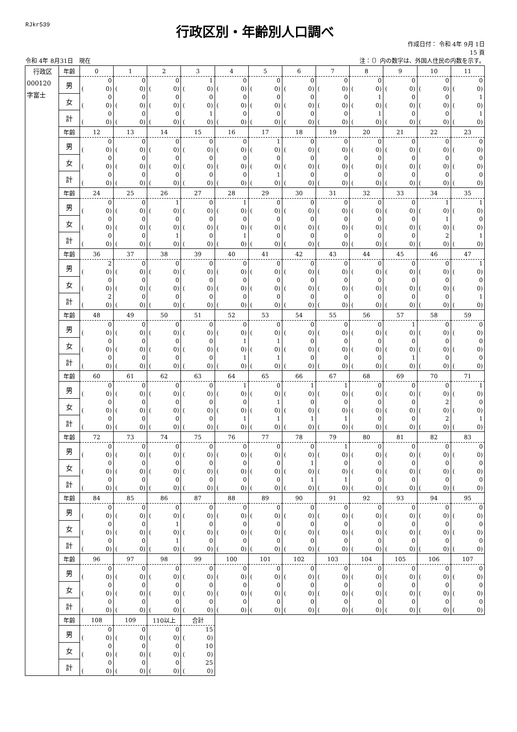RJkr539
行政区別・年齢別人口調べ
作成日付： 令和 4年 9月 1日
15 頁
令和 4年 8月31日　現在 注：（）内の数字は、外国人住民の内数を示す。
| 行政区 000120 字富士 | 年齢 | 0 | 1 | 2 | 3 | 4 | 5 | 6 | 7 | 8 | 9 | 10 | 11 |
| | 男 | 0 ( 0) | 0 ( 0) | 0 ( 0) | 1 ( 0) | 0 ( 0) | 0 ( 0) | 0 ( 0) | 0 ( 0) | 0 ( 0) | 0 ( 0) | 0 ( 0) | 0 ( 0) |
| | 女 | 0 ( 0) | 0 ( 0) | 0 ( 0) | 0 ( 0) | 0 ( 0) | 0 ( 0) | 0 ( 0) | 0 ( 0) | 1 ( 0) | 0 ( 0) | 0 ( 0) | 1 ( 0) |
| | 計 | 0 ( 0) | 0 ( 0) | 0 ( 0) | 1 ( 0) | 0 ( 0) | 0 ( 0) | 0 ( 0) | 0 ( 0) | 1 ( 0) | 0 ( 0) | 0 ( 0) | 1 ( 0) |
| | 年齢 | 12 | 13 | 14 | 15 | 16 | 17 | 18 | 19 | 20 | 21 | 22 | 23 |
| | 男 | 0 ( 0) | 0 ( 0) | 0 ( 0) | 0 ( 0) | 0 ( 0) | 1 ( 0) | 0 ( 0) | 0 ( 0) | 0 ( 0) | 0 ( 0) | 0 ( 0) | 0 ( 0) |
| | 女 | 0 ( 0) | 0 ( 0) | 0 ( 0) | 0 ( 0) | 0 ( 0) | 0 ( 0) | 0 ( 0) | 0 ( 0) | 0 ( 0) | 0 ( 0) | 0 ( 0) | 0 ( 0) |
| | 計 | 0 ( 0) | 0 ( 0) | 0 ( 0) | 0 ( 0) | 0 ( 0) | 1 ( 0) | 0 ( 0) | 0 ( 0) | 0 ( 0) | 0 ( 0) | 0 ( 0) | 0 ( 0) |
| | 年齢 | 24 | 25 | 26 | 27 | 28 | 29 | 30 | 31 | 32 | 33 | 34 | 35 |
| | 男 | 0 ( 0) | 0 ( 0) | 1 ( 0) | 0 ( 0) | 1 ( 0) | 0 ( 0) | 0 ( 0) | 0 ( 0) | 0 ( 0) | 0 ( 0) | 1 ( 0) | 1 ( 0) |
| | 女 | 0 ( 0) | 0 ( 0) | 0 ( 0) | 0 ( 0) | 0 ( 0) | 0 ( 0) | 0 ( 0) | 0 ( 0) | 0 ( 0) | 0 ( 0) | 1 ( 0) | 0 ( 0) |
| | 計 | 0 ( 0) | 0 ( 0) | 1 ( 0) | 0 ( 0) | 1 ( 0) | 0 ( 0) | 0 ( 0) | 0 ( 0) | 0 ( 0) | 0 ( 0) | 2 ( 0) | 1 ( 0) |
| | 年齢 | 36 | 37 | 38 | 39 | 40 | 41 | 42 | 43 | 44 | 45 | 46 | 47 |
| | 男 | 2 ( 0) | 0 ( 0) | 0 ( 0) | 0 ( 0) | 0 ( 0) | 0 ( 0) | 0 ( 0) | 0 ( 0) | 0 ( 0) | 0 ( 0) | 0 ( 0) | 1 ( 0) |
| | 女 | 0 ( 0) | 0 ( 0) | 0 ( 0) | 0 ( 0) | 0 ( 0) | 0 ( 0) | 0 ( 0) | 0 ( 0) | 0 ( 0) | 0 ( 0) | 0 ( 0) | 0 ( 0) |
| | 計 | 2 ( 0) | 0 ( 0) | 0 ( 0) | 0 ( 0) | 0 ( 0) | 0 ( 0) | 0 ( 0) | 0 ( 0) | 0 ( 0) | 0 ( 0) | 0 ( 0) | 1 ( 0) |
| | 年齢 | 48 | 49 | 50 | 51 | 52 | 53 | 54 | 55 | 56 | 57 | 58 | 59 |
| | 男 | 0 ( 0) | 0 ( 0) | 0 ( 0) | 0 ( 0) | 0 ( 0) | 0 ( 0) | 0 ( 0) | 0 ( 0) | 0 ( 0) | 1 ( 0) | 0 ( 0) | 0 ( 0) |
| | 女 | 0 ( 0) | 0 ( 0) | 0 ( 0) | 0 ( 0) | 1 ( 0) | 1 ( 0) | 0 ( 0) | 0 ( 0) | 0 ( 0) | 0 ( 0) | 0 ( 0) | 0 ( 0) |
| | 計 | 0 ( 0) | 0 ( 0) | 0 ( 0) | 0 ( 0) | 1 ( 0) | 1 ( 0) | 0 ( 0) | 0 ( 0) | 0 ( 0) | 1 ( 0) | 0 ( 0) | 0 ( 0) |
| | 年齢 | 60 | 61 | 62 | 63 | 64 | 65 | 66 | 67 | 68 | 69 | 70 | 71 |
| | 男 | 0 ( 0) | 0 ( 0) | 0 ( 0) | 0 ( 0) | 1 ( 0) | 0 ( 0) | 1 ( 0) | 1 ( 0) | 0 ( 0) | 0 ( 0) | 0 ( 0) | 1 ( 0) |
| | 女 | 0 ( 0) | 0 ( 0) | 0 ( 0) | 0 ( 0) | 0 ( 0) | 1 ( 0) | 0 ( 0) | 0 ( 0) | 0 ( 0) | 0 ( 0) | 2 ( 0) | 0 ( 0) |
| | 計 | 0 ( 0) | 0 ( 0) | 0 ( 0) | 0 ( 0) | 1 ( 0) | 1 ( 0) | 1 ( 0) | 1 ( 0) | 0 ( 0) | 0 ( 0) | 2 ( 0) | 1 ( 0) |
| | 年齢 | 72 | 73 | 74 | 75 | 76 | 77 | 78 | 79 | 80 | 81 | 82 | 83 |
| | 男 | 0 ( 0) | 0 ( 0) | 0 ( 0) | 0 ( 0) | 0 ( 0) | 0 ( 0) | 0 ( 0) | 1 ( 0) | 0 ( 0) | 0 ( 0) | 0 ( 0) | 0 ( 0) |
| | 女 | 0 ( 0) | 0 ( 0) | 0 ( 0) | 0 ( 0) | 0 ( 0) | 0 ( 0) | 1 ( 0) | 0 ( 0) | 0 ( 0) | 0 ( 0) | 0 ( 0) | 0 ( 0) |
| | 計 | 0 ( 0) | 0 ( 0) | 0 ( 0) | 0 ( 0) | 0 ( 0) | 0 ( 0) | 1 ( 0) | 1 ( 0) | 0 ( 0) | 0 ( 0) | 0 ( 0) | 0 ( 0) |
| | 年齢 | 84 | 85 | 86 | 87 | 88 | 89 | 90 | 91 | 92 | 93 | 94 | 95 |
| | 男 | 0 ( 0) | 0 ( 0) | 0 ( 0) | 0 ( 0) | 0 ( 0) | 0 ( 0) | 0 ( 0) | 0 ( 0) | 0 ( 0) | 0 ( 0) | 0 ( 0) | 0 ( 0) |
| | 女 | 0 ( 0) | 0 ( 0) | 1 ( 0) | 0 ( 0) | 0 ( 0) | 0 ( 0) | 0 ( 0) | 0 ( 0) | 0 ( 0) | 0 ( 0) | 0 ( 0) | 0 ( 0) |
| | 計 | 0 ( 0) | 0 ( 0) | 1 ( 0) | 0 ( 0) | 0 ( 0) | 0 ( 0) | 0 ( 0) | 0 ( 0) | 0 ( 0) | 0 ( 0) | 0 ( 0) | 0 ( 0) |
| | 年齢 | 96 | 97 | 98 | 99 | 100 | 101 | 102 | 103 | 104 | 105 | 106 | 107 |
| | 男 | 0 ( 0) | 0 ( 0) | 0 ( 0) | 0 ( 0) | 0 ( 0) | 0 ( 0) | 0 ( 0) | 0 ( 0) | 0 ( 0) | 0 ( 0) | 0 ( 0) | 0 ( 0) |
| | 女 | 0 ( 0) | 0 ( 0) | 0 ( 0) | 0 ( 0) | 0 ( 0) | 0 ( 0) | 0 ( 0) | 0 ( 0) | 0 ( 0) | 0 ( 0) | 0 ( 0) | 0 ( 0) |
| | 計 | 0 ( 0) | 0 ( 0) | 0 ( 0) | 0 ( 0) | 0 ( 0) | 0 ( 0) | 0 ( 0) | 0 ( 0) | 0 ( 0) | 0 ( 0) | 0 ( 0) | 0 ( 0) |
| | 年齢 | 108 | 109 | 110以上 | 合計 | | | | | | | | |
| | 男 | 0 ( 0) | 0 ( 0) | 0 ( 0) | 15 ( 0) | | | | | | | | |
| | 女 | 0 ( 0) | 0 ( 0) | 0 ( 0) | 10 ( 0) | | | | | | | | |
| | 計 | 0 ( 0) | 0 ( 0) | 0 ( 0) | 25 ( 0) | | | | | | | | |